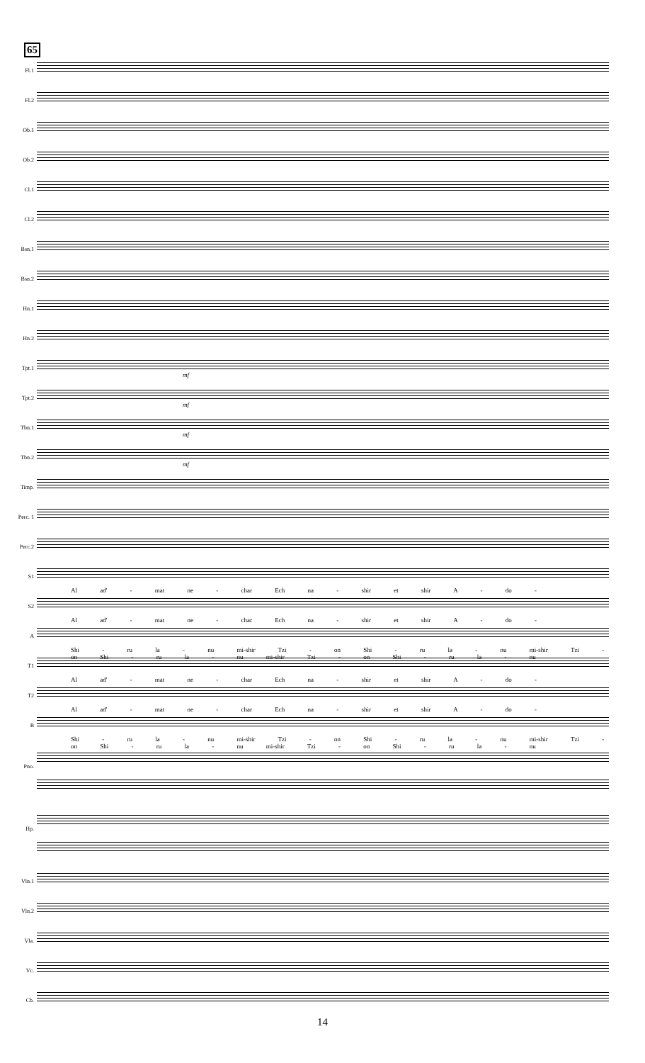65
Fl.1
Fl.2
Ob.1
Ob.2
Cl.1
Cl.2
Bsn.1
Bsn.2
Hn.1
Hn.2
Tpt.1
mf
Tpt.2
mf
Tbn.1
mf
Tbn.2
mf
Timp.
Perc. 1
Perc.2
S1
Al ad' - mat ne - char Ech na - shir et shir A - do -
S2
Al ad' - mat ne - char Ech na - shir et shir A - do -
A
Shi - ru la - nu mi-shir Tzi - on Shi - ru la - nu mi-shir Tzi - on Shi - ru la - nu mi-shir Tzi - on Shi - ru la - nu
T1
Al ad' - mat ne - char Ech na - shir et shir A - do -
T2
Al ad' - mat ne - char Ech na - shir et shir A - do -
B
Shi - ru la - nu mi-shir Tzi - on Shi - ru la - nu mi-shir Tzi - on Shi - ru la - nu mi-shir Tzi - on Shi - ru la - nu
Pno.
Hp.
Vln.1
Vln.2
Vla.
Vc.
Cb.
14